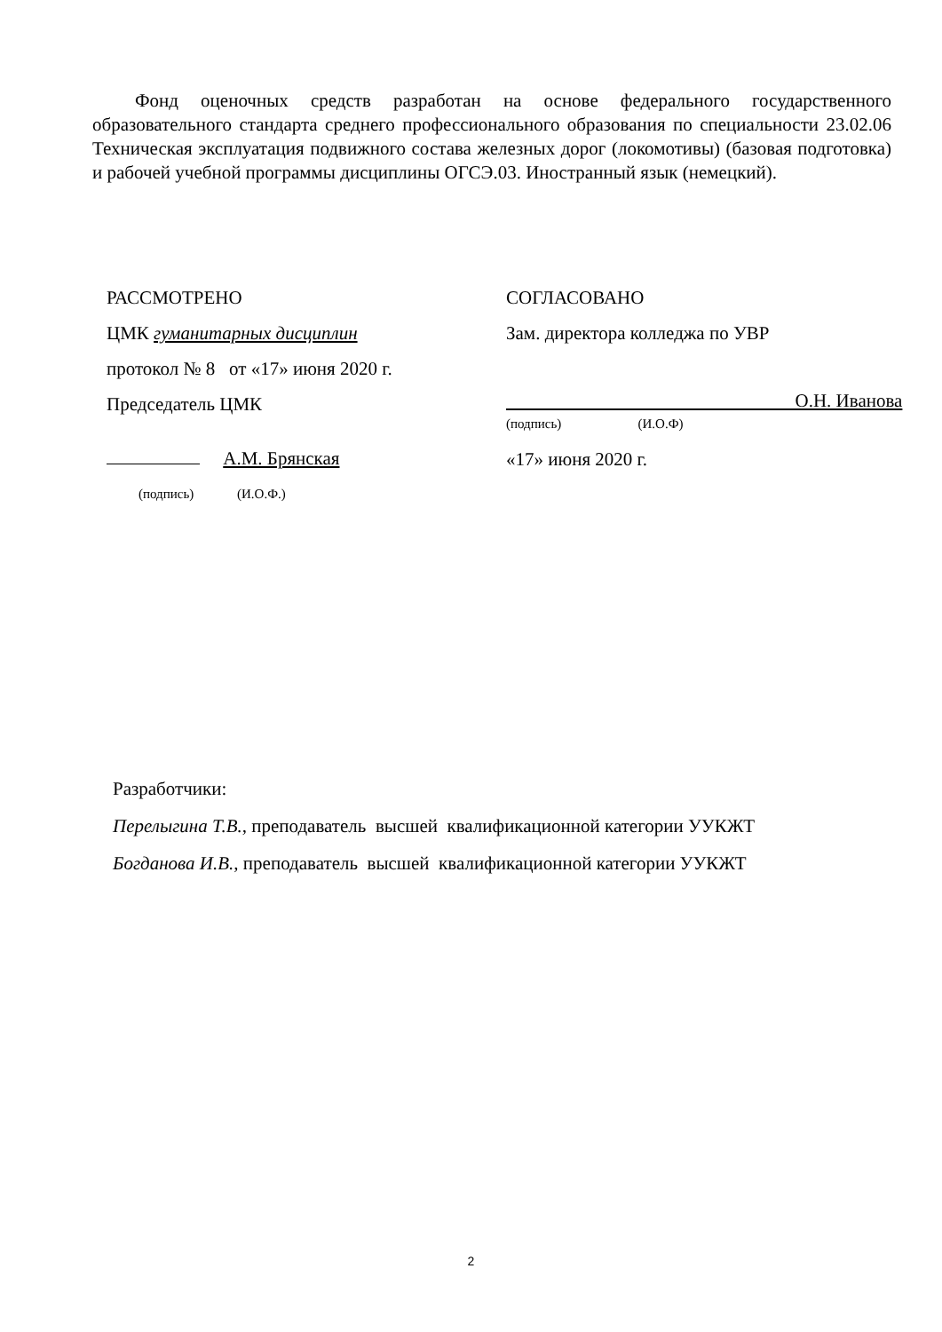Фонд оценочных средств разработан на основе федерального государственного образовательного стандарта среднего профессионального образования по специальности 23.02.06 Техническая эксплуатация подвижного состава железных дорог (локомотивы) (базовая подготовка) и рабочей учебной программы дисциплины ОГСЭ.03. Иностранный язык (немецкий).
РАССМОТРЕНО
ЦМК гуманитарных дисциплин
протокол № 8 от «17» июня 2020 г.
Председатель ЦМК
А.М. Брянская
(подпись) (И.О.Ф.)
СОГЛАСОВАНО
Зам. директора колледжа по УВР
О.Н. Иванова
(подпись) (И.О.Ф)
«17» июня 2020 г.
Разработчики:
Перелыгина Т.В., преподаватель высшей квалификационной категории УУКЖТ
Богданова И.В., преподаватель высшей квалификационной категории УУКЖТ
2